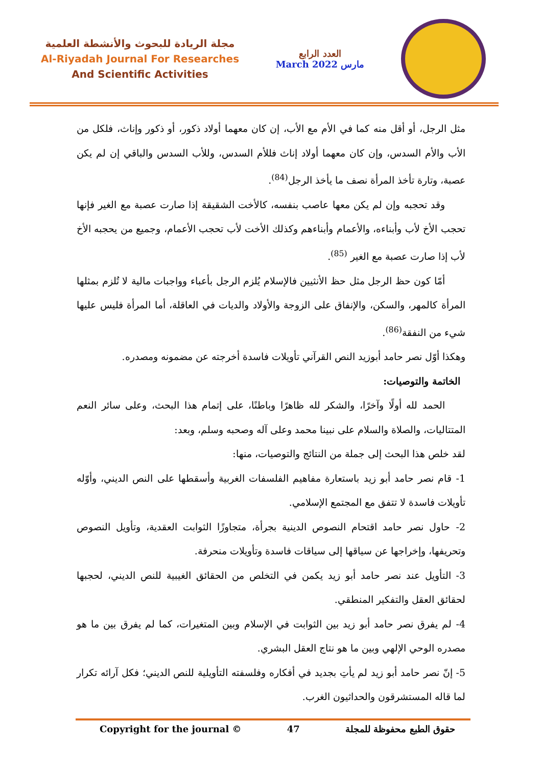مجلة الريادة للبحوث والأنشطة العلمية
Al-Riyadah Journal For Researches
And Scientific Activities
العدد الرابع
March 2022 مارس
مثل الرجل، أو أقل منه كما في الأم مع الأب، إن كان معهما أولاد ذكور، أو ذكور وإناث، فلكل من الأب والأم السدس، وإن كان معهما أولاد إناث فللأم السدس، وللأب السدس والباقي إن لم يكن عصبة، وتارة تأخذ المرأة نصف ما يأخذ الرجل<sup>(84)</sup>.
وقد تحجبه وإن لم يكن معها عاصب بنفسه، كالأخت الشقيقة إذا صارت عصبة مع الغير فإنها تحجب الأخ لأب وأبناءه، والأعمام وأبناءهم وكذلك الأخت لأب تحجب الأعمام، وجميع من يحجبه الأخ لأب إذا صارت عصبة مع الغير <sup>(85)</sup>.
أمّا كون حظ الرجل مثل حظ الأنثيين فالإسلام يُلزم الرجل بأعباء وواجبات مالية لا تُلزم بمثلها المرأة كالمهر، والسكن، والإنفاق على الزوجة والأولاد والديات في العاقلة، أما المرأة فليس عليها شيء من النفقة<sup>(86)</sup>.
وهكذا أوّل نصر حامد أبوزيد النص القرآني تأويلات فاسدة أخرجته عن مضمونه ومصدره.
الخاتمة والتوصيات:
الحمد لله أولًا وآخرًا، والشكر لله ظاهرًا وباطنًا، على إتمام هذا البحث، وعلى سائر النعم المتتاليات، والصلاة والسلام على نبينا محمد وعلى آله وصحبه وسلم، وبعد:
لقد خلص هذا البحث إلى جملة من النتائج والتوصيات، منها:
1- قام نصر حامد أبو زيد باستعارة مفاهيم الفلسفات الغربية وأسقطها على النص الديني، وأوّله تأويلات فاسدة لا تتفق مع المجتمع الإسلامي.
2- حاول نصر حامد اقتحام النصوص الدينية بجرأة، متجاوزًا الثوابت العقدية، وتأويل النصوص وتحريفها، وإخراجها عن سياقها إلى سياقات فاسدة وتأويلات منحرفة.
3- التأويل عند نصر حامد أبو زيد يكمن في التخلص من الحقائق الغيبية للنص الديني، لحجبها لحقائق العقل والتفكير المنطقي.
4- لم يفرق نصر حامد أبو زيد بين الثوابت في الإسلام وبين المتغيرات، كما لم يفرق بين ما هو مصدره الوحي الإلهي وبين ما هو نتاج العقل البشري.
5- إنّ نصر حامد أبو زيد لم يأتِ بجديد في أفكاره وفلسفته التأويلية للنص الديني؛ فكل آرائه تكرار لما قاله المستشرقون والحداثيون الغرب.
Copyright for the journal © 47 حقوق الطبع محفوظة للمجلة